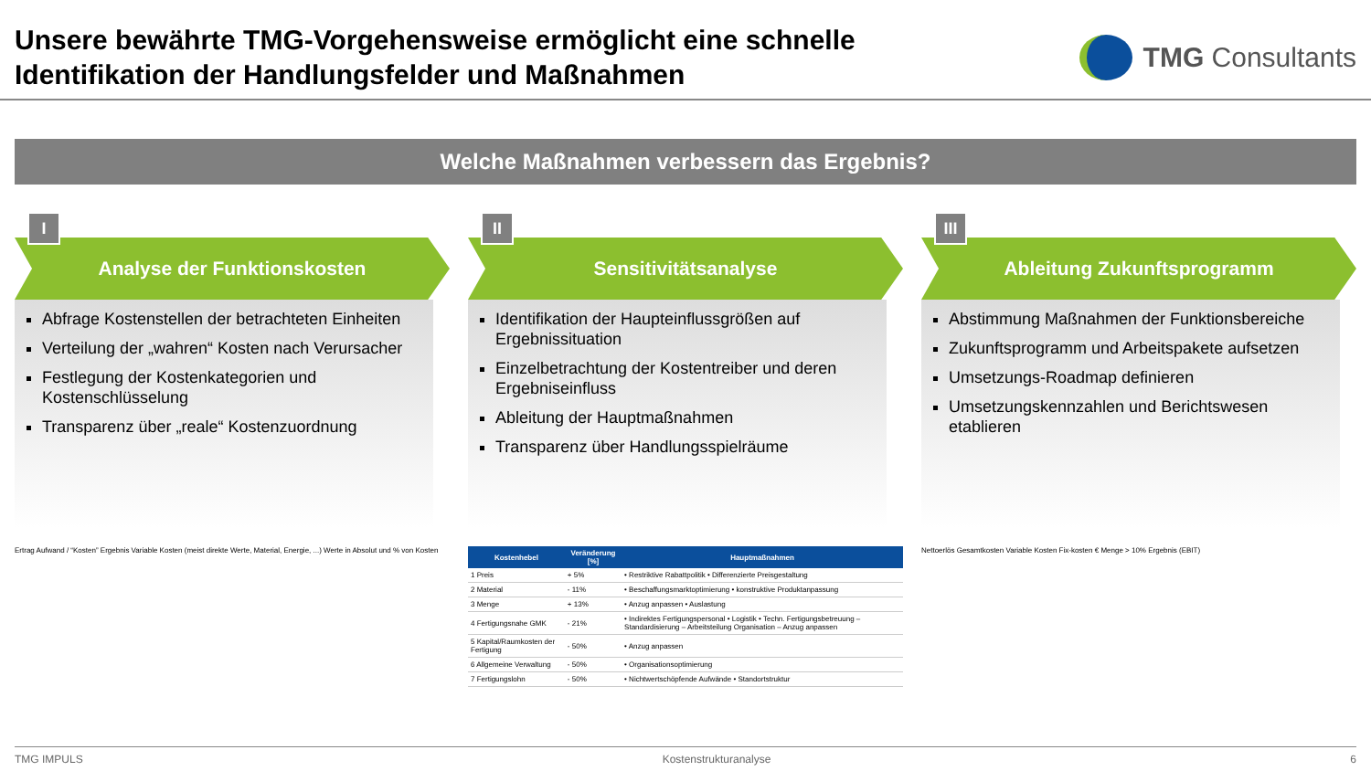Unsere bewährte TMG-Vorgehensweise ermöglicht eine schnelle
Identifikation der Handlungsfelder und Maßnahmen
TMG Consultants
Welche Maßnahmen verbessern das Ergebnis?
I
Analyse der Funktionskosten
Abfrage Kostenstellen der betrachteten Einheiten
Verteilung der „wahren“ Kosten nach Verursacher
Festlegung der Kostenkategorien und Kostenschlüsselung
Transparenz über „reale“ Kostenzuordnung
Ertrag Aufwand / “Kosten” Ergebnis Variable Kosten (meist direkte Werte, Material, Energie, ...) Werte in Absolut und % von Kosten
II
Sensitivitätsanalyse
Identifikation der Haupteinflussgrößen auf Ergebnissituation
Einzelbetrachtung der Kostentreiber und deren Ergebniseinfluss
Ableitung der Hauptmaßnahmen
Transparenz über Handlungsspielräume
| Kostenhebel | Veränderung [%] | Hauptmaßnahmen |
| --- | --- | --- |
| 1 Preis | + 5% | • Restriktive Rabattpolitik • Differenzierte Preisgestaltung |
| 2 Material | - 11% | • Beschaffungsmarktoptimierung • konstruktive Produktanpassung |
| 3 Menge | + 13% | • Anzug anpassen • Auslastung |
| 4 Fertigungsnahe GMK | - 21% | • Indirektes Fertigungspersonal • Logistik • Techn. Fertigungsbetreuung – Standardisierung – Arbeitsteilung Organisation – Anzug anpassen |
| 5 Kapital/Raumkosten der Fertigung | - 50% | • Anzug anpassen |
| 6 Allgemeine Verwaltung | - 50% | • Organisationsoptimierung |
| 7 Fertigungslohn | - 50% | • Nichtwertschöpfende Aufwände • Standortstruktur |
III
Ableitung Zukunftsprogramm
Abstimmung Maßnahmen der Funktionsbereiche
Zukunftsprogramm und Arbeitspakete aufsetzen
Umsetzungs-Roadmap definieren
Umsetzungskennzahlen und Berichtswesen etablieren
Nettoerlös Gesamtkosten Variable Kosten Fix-kosten € Menge > 10% Ergebnis (EBIT)
TMG IMPULS Kostenstrukturanalyse 6